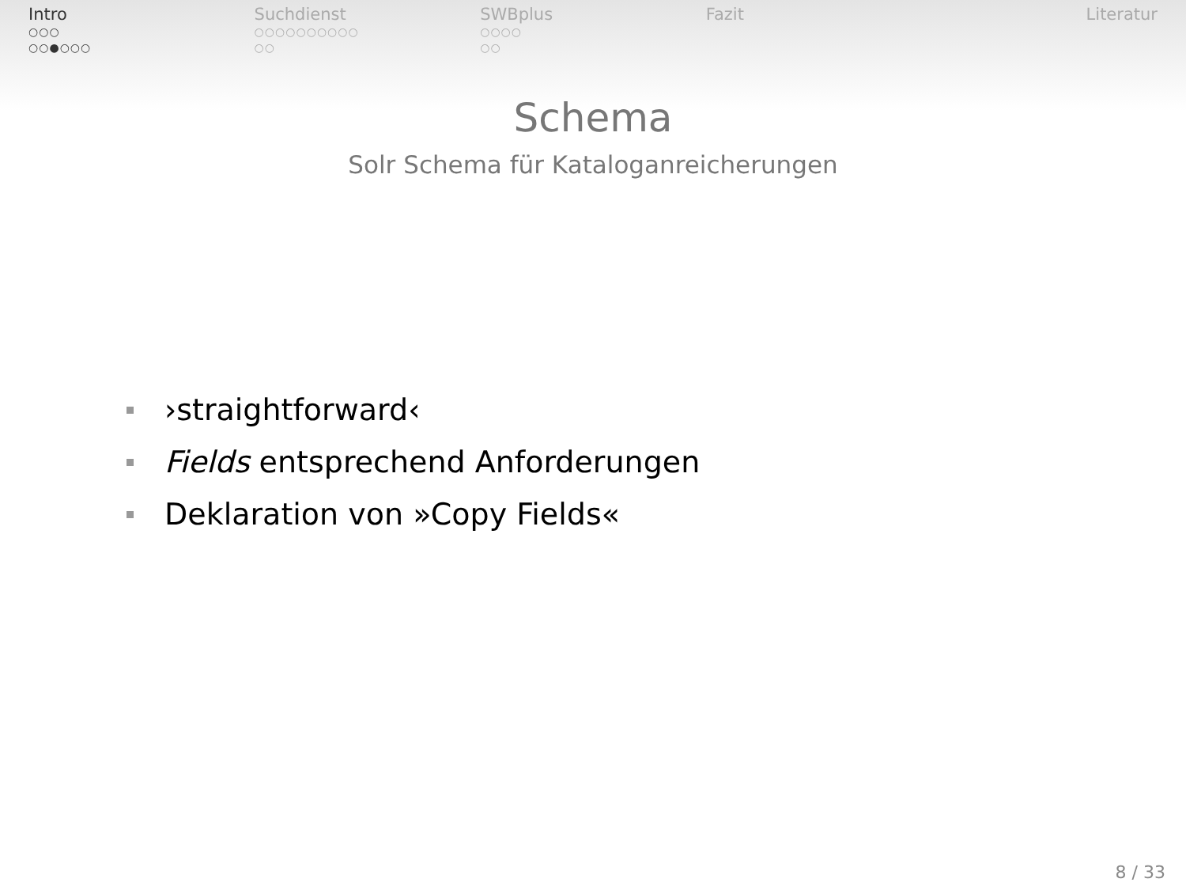Intro
○○○
○○●○○○
Suchdienst
○○○○○○○○○○
○○
SWBplus
○○○○
○○
Fazit Literatur
Schema
Solr Schema für Kataloganreicherungen
›straightforward‹
Fields entsprechend Anforderungen
Deklaration von »Copy Fields«
8 / 33